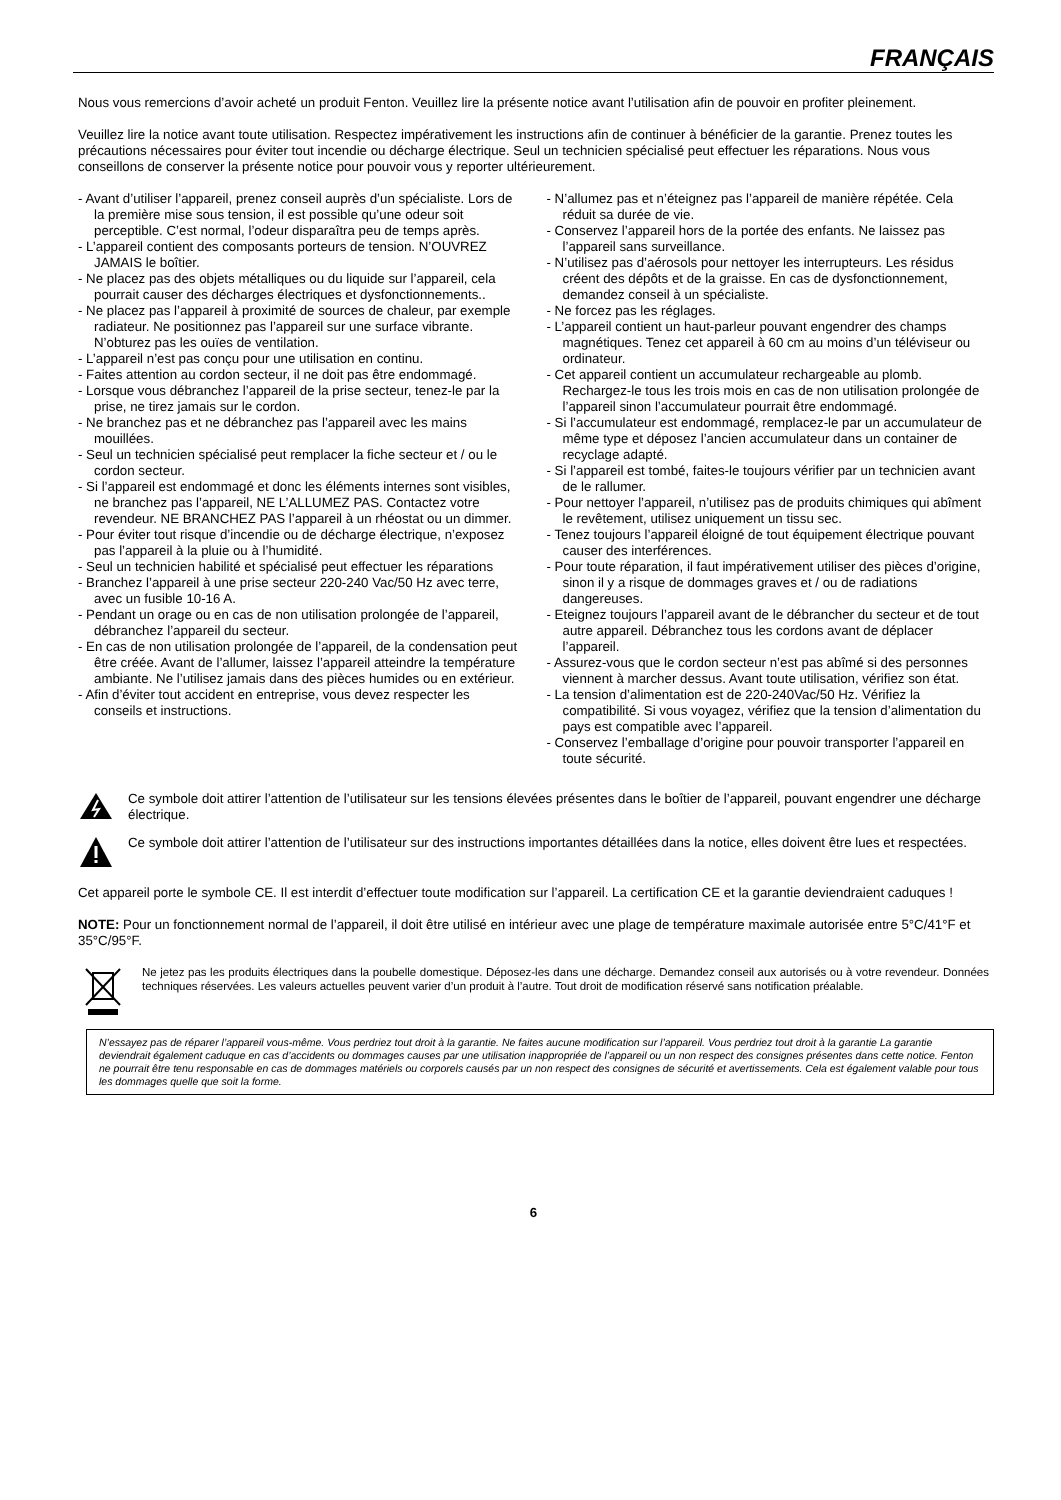FRANÇAIS
Nous vous remercions d’avoir acheté un produit Fenton. Veuillez lire la présente notice avant l’utilisation afin de pouvoir en profiter pleinement.
Veuillez lire la notice avant toute utilisation. Respectez impérativement les instructions afin de continuer à bénéficier de la garantie. Prenez toutes les précautions nécessaires pour éviter tout incendie ou décharge électrique. Seul un technicien spécialisé peut effectuer les réparations. Nous vous conseillons de conserver la présente notice pour pouvoir vous y reporter ultérieurement.
- Avant d’utiliser l’appareil, prenez conseil auprès d’un spécialiste. Lors de la première mise sous tension, il est possible qu’une odeur soit perceptible. C’est normal, l’odeur disparaîtra peu de temps après.
- L’appareil contient des composants porteurs de tension. N’OUVREZ JAMAIS le boîtier.
- Ne placez pas des objets métalliques ou du liquide sur l’appareil, cela pourrait causer des décharges électriques et dysfonctionnements..
- Ne placez pas l’appareil à proximité de sources de chaleur, par exemple radiateur. Ne positionnez pas l’appareil sur une surface vibrante. N’obturez pas les ouïes de ventilation.
- L’appareil n’est pas conçu pour une utilisation en continu.
- Faites attention au cordon secteur, il ne doit pas être endommagé.
- Lorsque vous débranchez l’appareil de la prise secteur, tenez-le par la prise, ne tirez jamais sur le cordon.
- Ne branchez pas et ne débranchez pas l’appareil avec les mains mouillées.
- Seul un technicien spécialisé peut remplacer la fiche secteur et / ou le cordon secteur.
- Si l’appareil est endommagé et donc les éléments internes sont visibles, ne branchez pas l’appareil, NE L’ALLUMEZ PAS. Contactez votre revendeur. NE BRANCHEZ PAS l’appareil à un rhéostat ou un dimmer.
- Pour éviter tout risque d’incendie ou de décharge électrique, n’exposez pas l’appareil à la pluie ou à l’humidité.
- Seul un technicien habilité et spécialisé peut effectuer les réparations
- Branchez l’appareil à une prise secteur 220-240 Vac/50 Hz avec terre, avec un fusible 10-16 A.
- Pendant un orage ou en cas de non utilisation prolongée de l’appareil, débranchez l’appareil du secteur.
- En cas de non utilisation prolongée de l’appareil, de la condensation peut être créée. Avant de l’allumer, laissez l’appareil atteindre la température ambiante. Ne l’utilisez jamais dans des pièces humides ou en extérieur.
- Afin d’éviter tout accident en entreprise, vous devez respecter les conseils et instructions.
- N’allumez pas et n’éteignez pas l’appareil de manière répétée. Cela réduit sa durée de vie.
- Conservez l’appareil hors de la portée des enfants. Ne laissez pas l’appareil sans surveillance.
- N’utilisez pas d’aérosols pour nettoyer les interrupteurs. Les résidus créent des dépôts et de la graisse. En cas de dysfonctionnement, demandez conseil à un spécialiste.
- Ne forcez pas les réglages.
- L’appareil contient un haut-parleur pouvant engendrer des champs magnétiques. Tenez cet appareil à 60 cm au moins d’un téléviseur ou ordinateur.
- Cet appareil contient un accumulateur rechargeable au plomb. Rechargez-le tous les trois mois en cas de non utilisation prolongée de l’appareil sinon l’accumulateur pourrait être endommagé.
- Si l’accumulateur est endommagé, remplacez-le par un accumulateur de même type et déposez l’ancien accumulateur dans un container de recyclage adapté.
- Si l’appareil est tombé, faites-le toujours vérifier par un technicien avant de le rallumer.
- Pour nettoyer l’appareil, n’utilisez pas de produits chimiques qui abîment le revêtement, utilisez uniquement un tissu sec.
- Tenez toujours l’appareil éloigné de tout équipement électrique pouvant causer des interférences.
- Pour toute réparation, il faut impérativement utiliser des pièces d’origine, sinon il y a risque de dommages graves et / ou de radiations dangereuses.
- Eteignez toujours l’appareil avant de le débrancher du secteur et de tout autre appareil. Débranchez tous les cordons avant de déplacer l’appareil.
- Assurez-vous que le cordon secteur n’est pas abîmé si des personnes viennent à marcher dessus. Avant toute utilisation, vérifiez son état.
- La tension d’alimentation est de 220-240Vac/50 Hz. Vérifiez la compatibilité. Si vous voyagez, vérifiez que la tension d’alimentation du pays est compatible avec l’appareil.
- Conservez l’emballage d’origine pour pouvoir transporter l’appareil en toute sécurité.
Ce symbole doit attirer l’attention de l’utilisateur sur les tensions élevées présentes dans le boîtier de l’appareil, pouvant engendrer une décharge électrique.
Ce symbole doit attirer l’attention de l’utilisateur sur des instructions importantes détaillées dans la notice, elles doivent être lues et respectées.
Cet appareil porte le symbole CE. Il est interdit d’effectuer toute modification sur l’appareil. La certification CE et la garantie deviendraient caduques !
NOTE: Pour un fonctionnement normal de l’appareil, il doit être utilisé en intérieur avec une plage de température maximale autorisée entre 5°C/41°F et 35°C/95°F.
Ne jetez pas les produits électriques dans la poubelle domestique. Déposez-les dans une décharge. Demandez conseil aux autorisés ou à votre revendeur. Données techniques réservées. Les valeurs actuelles peuvent varier d’un produit à l’autre. Tout droit de modification réservé sans notification préalable.
N’essayez pas de réparer l’appareil vous-même. Vous perdriez tout droit à la garantie. Ne faites aucune modification sur l’appareil. Vous perdriez tout droit à la garantie La garantie deviendrait également caduque en cas d’accidents ou dommages causes par une utilisation inappropriée de l’appareil ou un non respect des consignes présentes dans cette notice. Fenton ne pourrait être tenu responsable en cas de dommages matériels ou corporels causés par un non respect des consignes de sécurité et avertissements. Cela est également valable pour tous les dommages quelle que soit la forme.
6